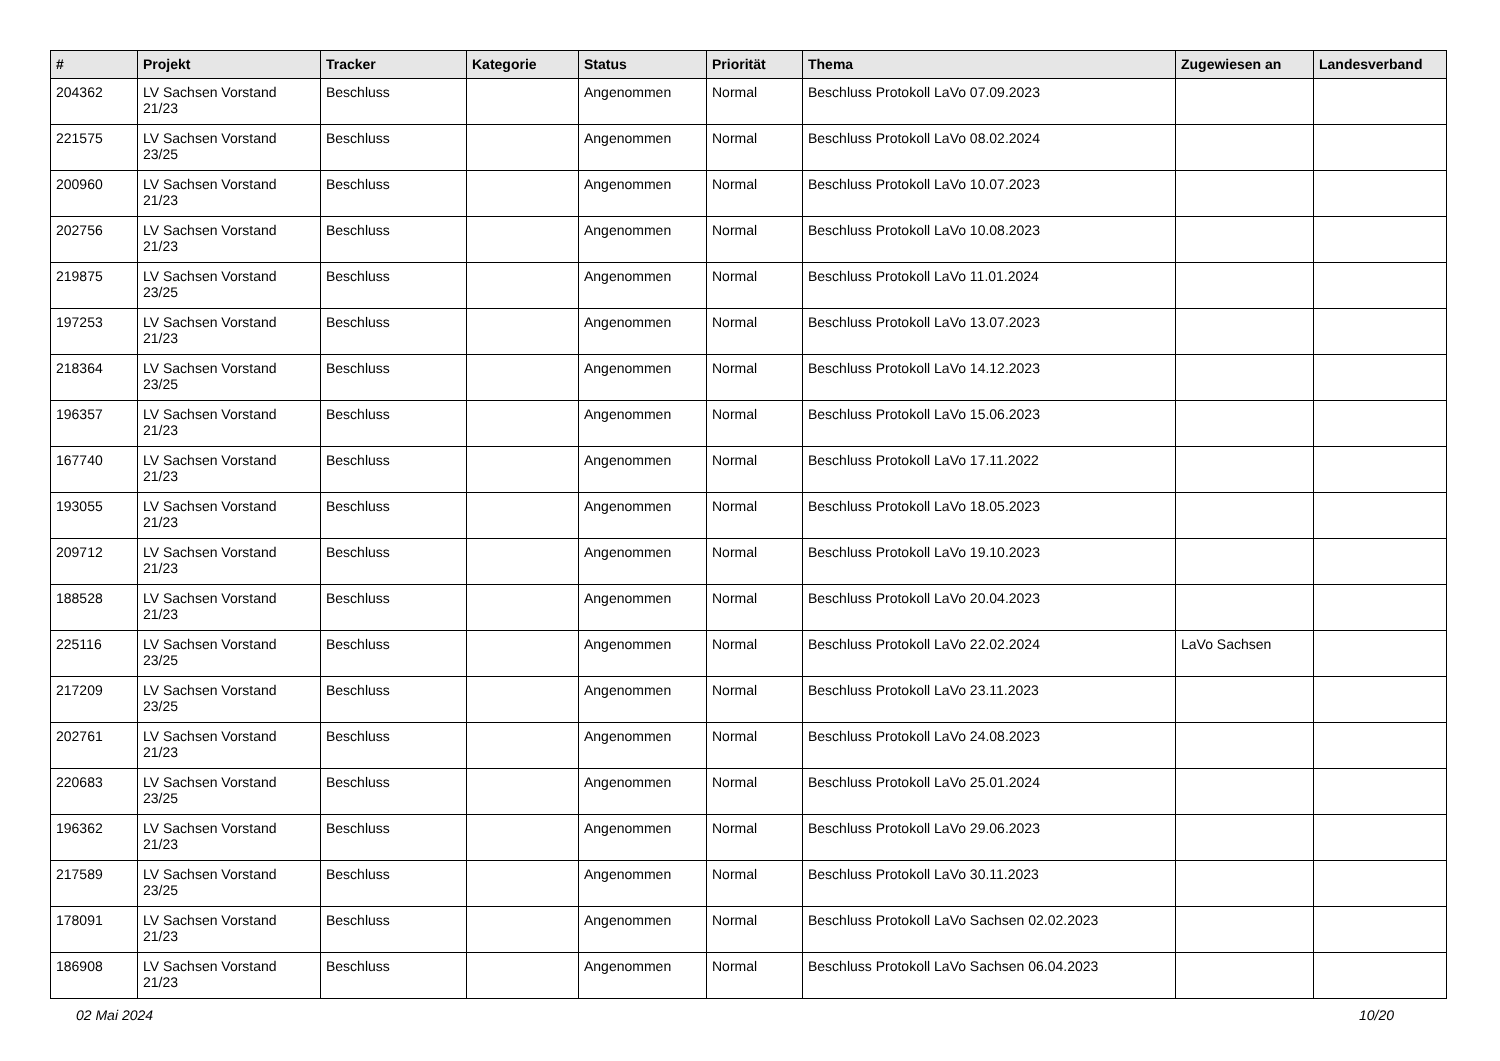| # | Projekt | Tracker | Kategorie | Status | Priorität | Thema | Zugewiesen an | Landesverband |
| --- | --- | --- | --- | --- | --- | --- | --- | --- |
| 204362 | LV Sachsen Vorstand 21/23 | Beschluss | | Angenommen | Normal | Beschluss Protokoll LaVo 07.09.2023 | | |
| 221575 | LV Sachsen Vorstand 23/25 | Beschluss | | Angenommen | Normal | Beschluss Protokoll LaVo 08.02.2024 | | |
| 200960 | LV Sachsen Vorstand 21/23 | Beschluss | | Angenommen | Normal | Beschluss Protokoll LaVo 10.07.2023 | | |
| 202756 | LV Sachsen Vorstand 21/23 | Beschluss | | Angenommen | Normal | Beschluss Protokoll LaVo 10.08.2023 | | |
| 219875 | LV Sachsen Vorstand 23/25 | Beschluss | | Angenommen | Normal | Beschluss Protokoll LaVo 11.01.2024 | | |
| 197253 | LV Sachsen Vorstand 21/23 | Beschluss | | Angenommen | Normal | Beschluss Protokoll LaVo 13.07.2023 | | |
| 218364 | LV Sachsen Vorstand 23/25 | Beschluss | | Angenommen | Normal | Beschluss Protokoll LaVo 14.12.2023 | | |
| 196357 | LV Sachsen Vorstand 21/23 | Beschluss | | Angenommen | Normal | Beschluss Protokoll LaVo 15.06.2023 | | |
| 167740 | LV Sachsen Vorstand 21/23 | Beschluss | | Angenommen | Normal | Beschluss Protokoll LaVo 17.11.2022 | | |
| 193055 | LV Sachsen Vorstand 21/23 | Beschluss | | Angenommen | Normal | Beschluss Protokoll LaVo 18.05.2023 | | |
| 209712 | LV Sachsen Vorstand 21/23 | Beschluss | | Angenommen | Normal | Beschluss Protokoll LaVo 19.10.2023 | | |
| 188528 | LV Sachsen Vorstand 21/23 | Beschluss | | Angenommen | Normal | Beschluss Protokoll LaVo 20.04.2023 | | |
| 225116 | LV Sachsen Vorstand 23/25 | Beschluss | | Angenommen | Normal | Beschluss Protokoll LaVo 22.02.2024 | LaVo Sachsen | |
| 217209 | LV Sachsen Vorstand 23/25 | Beschluss | | Angenommen | Normal | Beschluss Protokoll LaVo 23.11.2023 | | |
| 202761 | LV Sachsen Vorstand 21/23 | Beschluss | | Angenommen | Normal | Beschluss Protokoll LaVo 24.08.2023 | | |
| 220683 | LV Sachsen Vorstand 23/25 | Beschluss | | Angenommen | Normal | Beschluss Protokoll LaVo 25.01.2024 | | |
| 196362 | LV Sachsen Vorstand 21/23 | Beschluss | | Angenommen | Normal | Beschluss Protokoll LaVo 29.06.2023 | | |
| 217589 | LV Sachsen Vorstand 23/25 | Beschluss | | Angenommen | Normal | Beschluss Protokoll LaVo 30.11.2023 | | |
| 178091 | LV Sachsen Vorstand 21/23 | Beschluss | | Angenommen | Normal | Beschluss Protokoll LaVo Sachsen 02.02.2023 | | |
| 186908 | LV Sachsen Vorstand 21/23 | Beschluss | | Angenommen | Normal | Beschluss Protokoll LaVo Sachsen 06.04.2023 | | |
02 Mai 2024 10/20